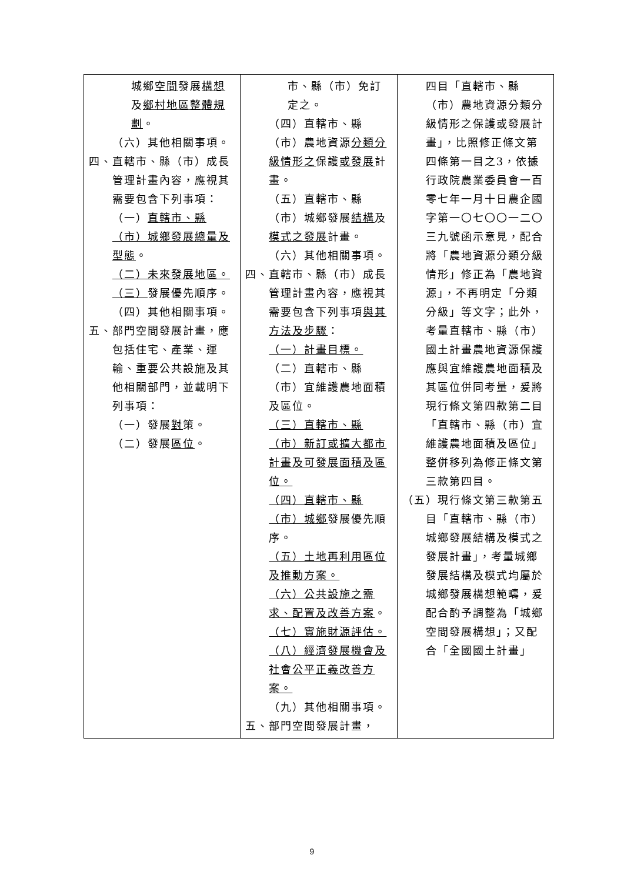| 城鄉 空間 發展 構想 及 鄉村地區整體規劃 。 （六）其他相關事項。 四、直轄市、縣（市）成長管理計畫內容，應視其需要包含下列事項： （一） 直轄市、縣（市）城鄉發展總量及型態 。 （二）未來發展地區。 （三） 發展優先順序。 （四）其他相關事項。 五、部門空間發展計畫，應包括住宅、產業、運輸、重要公共設施及其他相關部門，並載明下列事項： （一）發展 對 策。 （二）發展 區位 。 | 市、縣（市）免訂定之。 （四）直轄市、縣（市）農地資源 分類分級情形之 保護 或發展 計畫。 （五）直轄市、縣（市）城鄉發展 結構 及 模式之發展 計畫。 （六）其他相關事項。 四、直轄市、縣（市）成長管理計畫內容，應視其需要包含下列事項 與其方法及步驟 ： （一）計畫目標。 （二）直轄市、縣（市）宜維護農地面積及區位。 （三）直轄市、縣（市）新訂或擴大都市計畫及可發展面積及區位。 （四）直轄市、縣（市）城鄉 發展優先順序。 （五）土地再利用區位及推動方案。 （六）公共設施之需求、配置及改善方案 。 （七）實施財源評估。 （八）經濟發展機會及社會公平正義改善方案。 （九）其他相關事項。 五、部門空間發展計畫， | 四目「直轄市、縣（市）農地資源分類分級情形之保護或發展計畫」，比照修正條文第四條第一目之3，依據行政院農業委員會一百零七年一月十日農企國字第一〇七〇〇一二〇三九號函示意見，配合將「農地資源分類分級情形」修正為「農地資源」，不再明定「分類分級」等文字；此外，考量直轄市、縣（市）國土計畫農地資源保護應與宜維護農地面積及其區位併同考量，爰將現行條文第四款第二目「直轄市、縣（市）宜維護農地面積及區位」整併移列為修正條文第三款第四目。 （五）現行條文第三款第五目「直轄市、縣（市）城鄉發展結構及模式之發展計畫」，考量城鄉發展結構及模式均屬於城鄉發展構想範疇，爰配合酌予調整為「城鄉空間發展構想」；又配合「全國國土計畫」 |
9